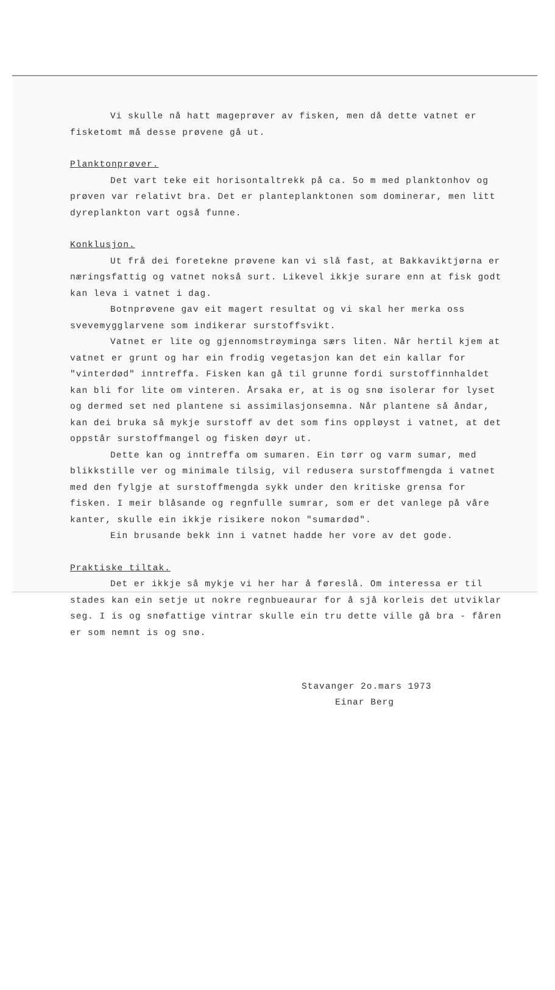Vi skulle nå hatt mageprøver av fisken, men då dette vatnet er fisketomt må desse prøvene gå ut.
Planktonprøver.
Det vart teke eit horisontaltrekk på ca. 5o m med planktonhov og prøven var relativt bra. Det er planteplanktonen som dominerar, men litt dyreplankton vart også funne.
Konklusjon.
Ut frå dei foretekne prøvene kan vi slå fast, at Bakkaviktjørna er næringsfattig og vatnet nokså surt. Likevel ikkje surare enn at fisk godt kan leva i vatnet i dag.
Botnprøvene gav eit magert resultat og vi skal her merka oss svevemygglarvene som indikerar surstoffsvikt.
Vatnet er lite og gjennomstrøyminga særs liten. Når hertil kjem at vatnet er grunt og har ein frodig vegetasjon kan det ein kallar for "vinterdød" inntreffa. Fisken kan gå til grunne fordi surstoffinnhaldet kan bli for lite om vinteren. Årsaka er, at is og snø isolerar for lyset og dermed set ned plantene si assimilasjonsemna. Når plantene så åndar, kan dei bruka så mykje surstoff av det som fins oppløyst i vatnet, at det oppstår surstoffmangel og fisken døyr ut.
Dette kan og inntreffa om sumaren. Ein tørr og varm sumar, med blikkstille ver og minimale tilsig, vil redusera surstoffmengda i vatnet med den fylgje at surstoffmengda sykk under den kritiske grensa for fisken. I meir blåsande og regnfulle sumrar, som er det vanlege på våre kanter, skulle ein ikkje risikere nokon "sumardød".
Ein brusande bekk inn i vatnet hadde her vore av det gode.
Praktiske tiltak.
Det er ikkje så mykje vi her har å føreslå. Om interessa er til stades kan ein setje ut nokre regnbueaurar for å sjå korleis det utviklar seg. I is og snøfattige vintrar skulle ein tru dette ville gå bra - fåren er som nemnt is og snø.
Stavanger 2o.mars 1973
Einar Berg